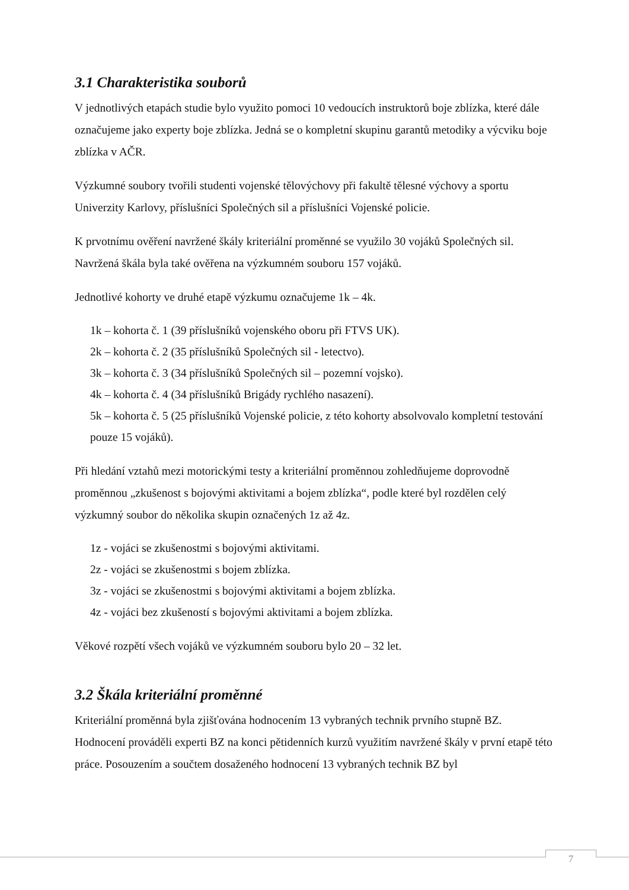3.1 Charakteristika souborů
V jednotlivých etapách studie bylo využito pomoci 10 vedoucích instruktorů boje zblízka, které dále označujeme jako experty boje zblízka. Jedná se o kompletní skupinu garantů metodiky a výcviku boje zblízka v AČR.
Výzkumné soubory tvořili studenti vojenské tělovýchovy při fakultě tělesné výchovy a sportu Univerzity Karlovy, příslušníci Společných sil a příslušníci Vojenské policie.
K prvotnímu ověření navržené škály kriteriální proměnné se využilo 30 vojáků Společných sil. Navržená škála byla také ověřena na výzkumném souboru 157 vojáků.
Jednotlivé kohorty ve druhé etapě výzkumu označujeme 1k – 4k.
1k – kohorta č. 1 (39 příslušníků vojenského oboru při FTVS UK).
2k – kohorta č. 2 (35 příslušníků Společných sil - letectvo).
3k – kohorta č. 3 (34 příslušníků Společných sil – pozemní vojsko).
4k – kohorta č. 4 (34 příslušníků Brigády rychlého nasazení).
5k – kohorta č. 5 (25 příslušníků Vojenské policie, z této kohorty absolvovalo kompletní testování pouze 15 vojáků).
Při hledání vztahů mezi motorickými testy a kriteriální proměnnou zohledňujeme doprovodně proměnnou „zkušenost s bojovými aktivitami a bojem zblízka“, podle které byl rozdělen celý výzkumný soubor do několika skupin označených 1z až 4z.
1z - vojáci se zkušenostmi s bojovými aktivitami.
2z - vojáci se zkušenostmi s bojem zblízka.
3z - vojáci se zkušenostmi s bojovými aktivitami a bojem zblízka.
4z - vojáci bez zkušeností s bojovými aktivitami a bojem zblízka.
Věkové rozpětí všech vojáků ve výzkumném souboru bylo 20 – 32 let.
3.2 Škála kriteriální proměnné
Kriteriální proměnná byla zjišťována hodnocením 13 vybraných technik prvního stupně BZ. Hodnocení prováděli experti BZ na konci pětidenních kurzů využitím navržené škály v první etapě této práce. Posouzením a součtem dosaženého hodnocení 13 vybraných technik BZ byl
7